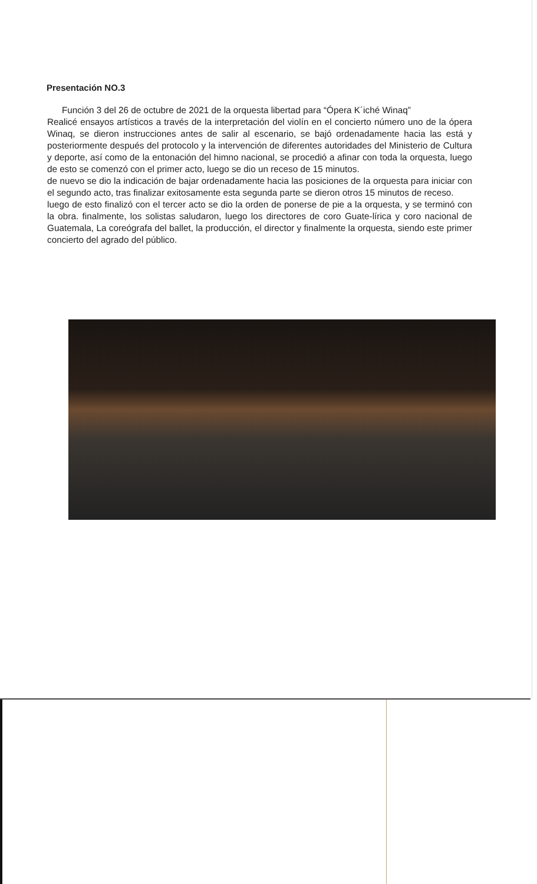Presentación NO.3
Función 3 del 26 de octubre de 2021 de la orquesta libertad para “Ópera K´iché Winaq”
Realicé ensayos artísticos a través de la interpretación del violín en el concierto número uno de la ópera Winaq, se dieron instrucciones antes de salir al escenario, se bajó ordenadamente hacia las está y posteriormente después del protocolo y la intervención de diferentes autoridades del Ministerio de Cultura y deporte, así como de la entonación del himno nacional, se procedió a afinar con toda la orquesta, luego de esto se comenzó con el primer acto, luego se dio un receso de 15 minutos.
de nuevo se dio la indicación de bajar ordenadamente hacia las posiciones de la orquesta para iniciar con el segundo acto, tras finalizar exitosamente esta segunda parte se dieron otros 15 minutos de receso.
luego de esto finalizó con el tercer acto se dio la orden de ponerse de pie a la orquesta, y se terminó con la obra. finalmente, los solistas saludaron, luego los directores de coro Guate-lírica y coro nacional de Guatemala, La coreógrafa del ballet, la producción, el director y finalmente la orquesta, siendo este primer concierto del agrado del público.